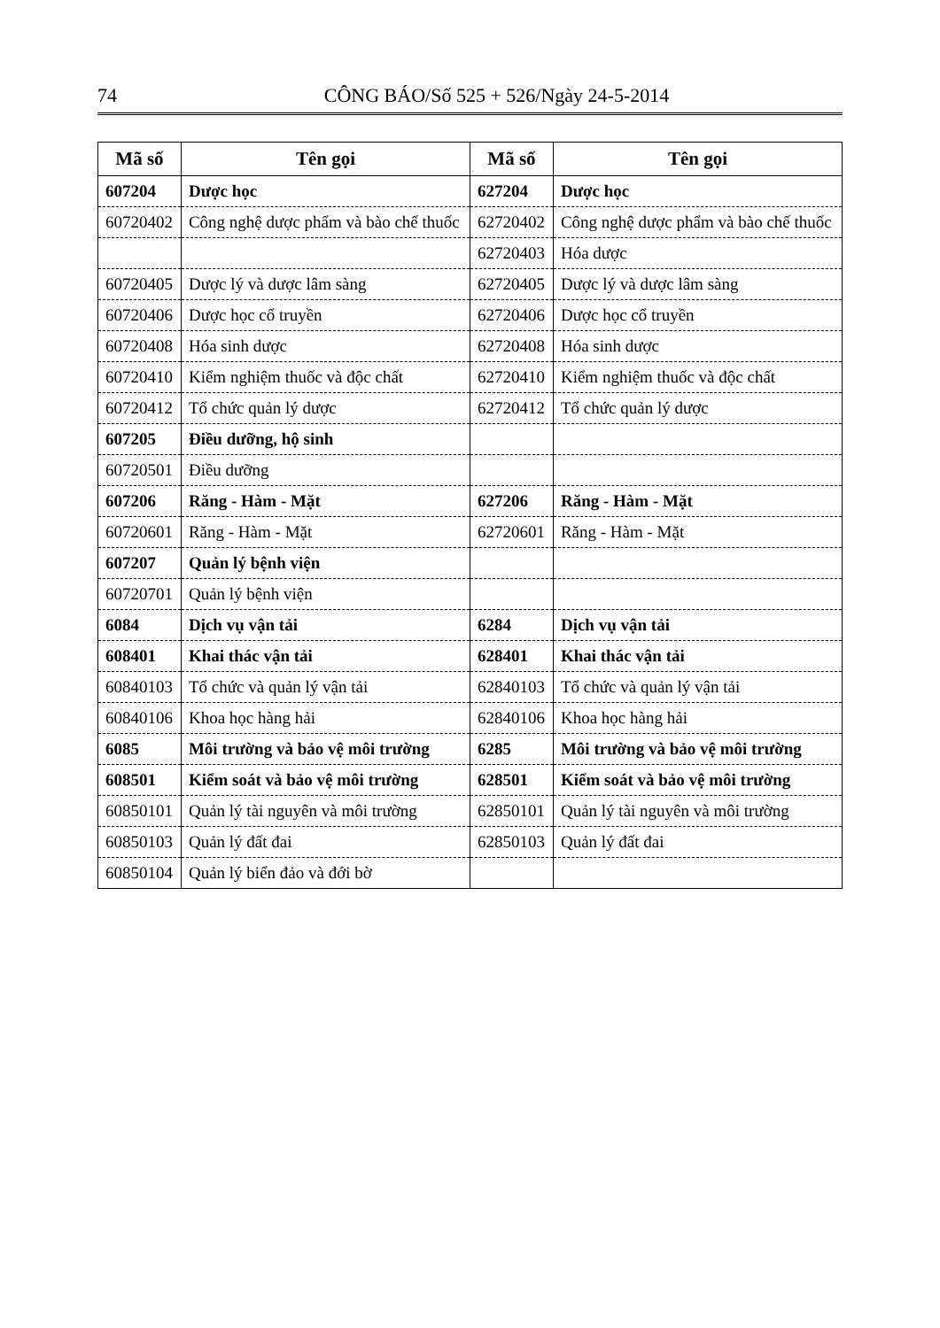74 CÔNG BÁO/Số 525 + 526/Ngày 24-5-2014
| Mã số | Tên gọi | Mã số | Tên gọi |
| --- | --- | --- | --- |
| 607204 | Dược học | 627204 | Dược học |
| 60720402 | Công nghệ dược phẩm và bào chế thuốc | 62720402 | Công nghệ dược phẩm và bào chế thuốc |
| | | 62720403 | Hóa dược |
| 60720405 | Dược lý và dược lâm sàng | 62720405 | Dược lý và dược lâm sàng |
| 60720406 | Dược học cổ truyền | 62720406 | Dược học cổ truyền |
| 60720408 | Hóa sinh dược | 62720408 | Hóa sinh dược |
| 60720410 | Kiểm nghiệm thuốc và độc chất | 62720410 | Kiểm nghiệm thuốc và độc chất |
| 60720412 | Tổ chức quản lý dược | 62720412 | Tổ chức quản lý dược |
| 607205 | Điều dưỡng, hộ sinh | | |
| 60720501 | Điều dưỡng | | |
| 607206 | Răng - Hàm - Mặt | 627206 | Răng - Hàm - Mặt |
| 60720601 | Răng - Hàm - Mặt | 62720601 | Răng - Hàm - Mặt |
| 607207 | Quản lý bệnh viện | | |
| 60720701 | Quản lý bệnh viện | | |
| 6084 | Dịch vụ vận tải | 6284 | Dịch vụ vận tải |
| 608401 | Khai thác vận tải | 628401 | Khai thác vận tải |
| 60840103 | Tổ chức và quản lý vận tải | 62840103 | Tổ chức và quản lý vận tải |
| 60840106 | Khoa học hàng hải | 62840106 | Khoa học hàng hải |
| 6085 | Môi trường và bảo vệ môi trường | 6285 | Môi trường và bảo vệ môi trường |
| 608501 | Kiểm soát và bảo vệ môi trường | 628501 | Kiểm soát và bảo vệ môi trường |
| 60850101 | Quản lý tài nguyên và môi trường | 62850101 | Quản lý tài nguyên và môi trường |
| 60850103 | Quản lý đất đai | 62850103 | Quản lý đất đai |
| 60850104 | Quản lý biển đảo và đới bờ | | |